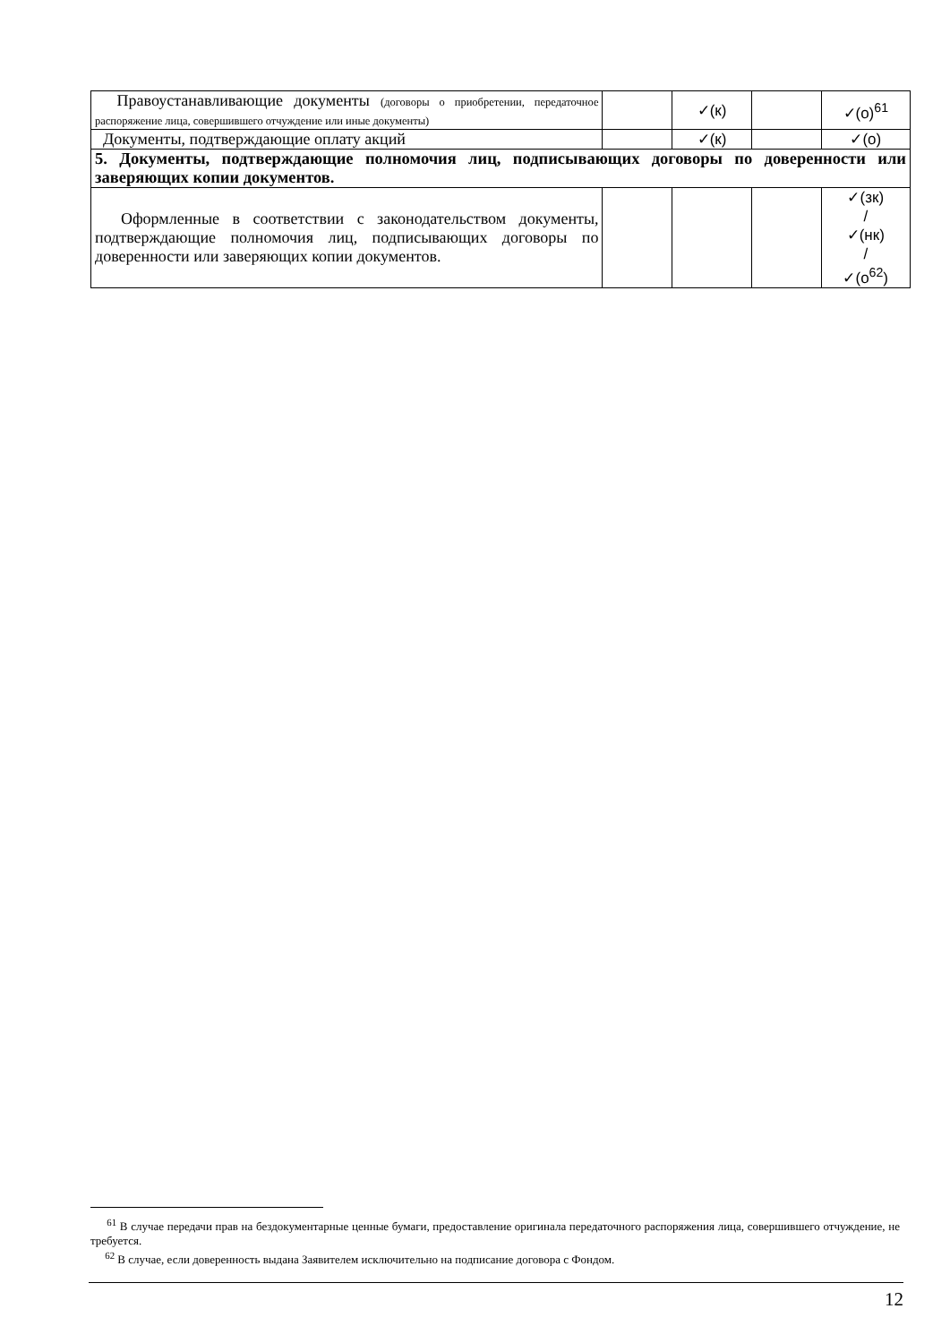| Правоустанавливающие документы (договоры о приобретении, передаточное распоряжение лица, совершившего отчуждение или иные документы) | | ✓(к) | | ✓(о)<sup>61</sup> |
| Документы, подтверждающие оплату акций | | ✓(к) | | ✓(о) |
| 5. Документы, подтверждающие полномочия лиц, подписывающих договоры по доверенности или заверяющих копии документов. | | | | |
| Оформленные в соответствии с законодательством документы, подтверждающие полномочия лиц, подписывающих договоры по доверенности или заверяющих копии документов. | | | | ✓(зк) / ✓(нк) / ✓(о<sup>62</sup>) |
<sup>61</sup> В случае передачи прав на бездокументарные ценные бумаги, предоставление оригинала передаточного распоряжения лица, совершившего отчуждение, не требуется.
<sup>62</sup> В случае, если доверенность выдана Заявителем исключительно на подписание договора с Фондом.
12